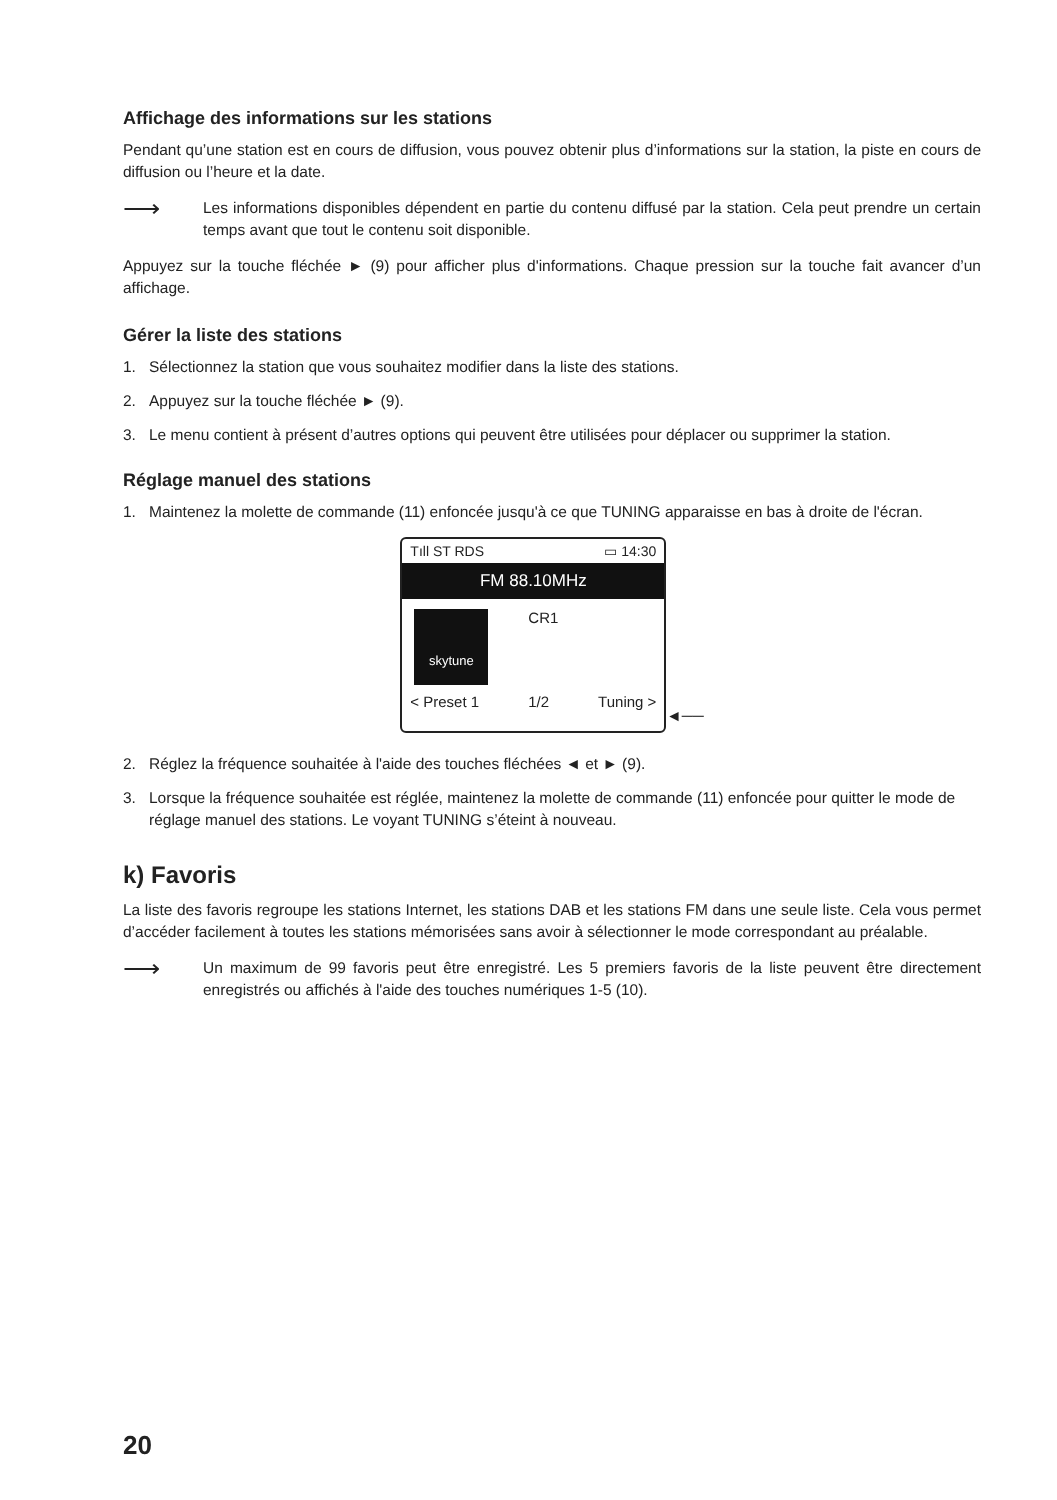Affichage des informations sur les stations
Pendant qu’une station est en cours de diffusion, vous pouvez obtenir plus d’informations sur la station, la piste en cours de diffusion ou l’heure et la date.
⟶
Les informations disponibles dépendent en partie du contenu diffusé par la station. Cela peut prendre un certain temps avant que tout le contenu soit disponible.
Appuyez sur la touche fléchée ► (9) pour afficher plus d'informations. Chaque pression sur la touche fait avancer d’un affichage.
Gérer la liste des stations
1. Sélectionnez la station que vous souhaitez modifier dans la liste des stations.
2. Appuyez sur la touche fléchée ► (9).
3. Le menu contient à présent d’autres options qui peuvent être utilisées pour déplacer ou supprimer la station.
Réglage manuel des stations
1. Maintenez la molette de commande (11) enfoncée jusqu'à ce que TUNING apparaisse en bas à droite de l'écran.
Tıll ST RDS ▭ 14:30
FM 88.10MHz
skytune
CR1
< Preset 1 1/2 Tuning >
◄──
2. Réglez la fréquence souhaitée à l'aide des touches fléchées ◄ et ► (9).
3. Lorsque la fréquence souhaitée est réglée, maintenez la molette de commande (11) enfoncée pour quitter le mode de réglage manuel des stations. Le voyant TUNING s’éteint à nouveau.
k) Favoris
La liste des favoris regroupe les stations Internet, les stations DAB et les stations FM dans une seule liste. Cela vous permet d’accéder facilement à toutes les stations mémorisées sans avoir à sélectionner le mode correspondant au préalable.
⟶
Un maximum de 99 favoris peut être enregistré. Les 5 premiers favoris de la liste peuvent être directement enregistrés ou affichés à l'aide des touches numériques 1-5 (10).
20